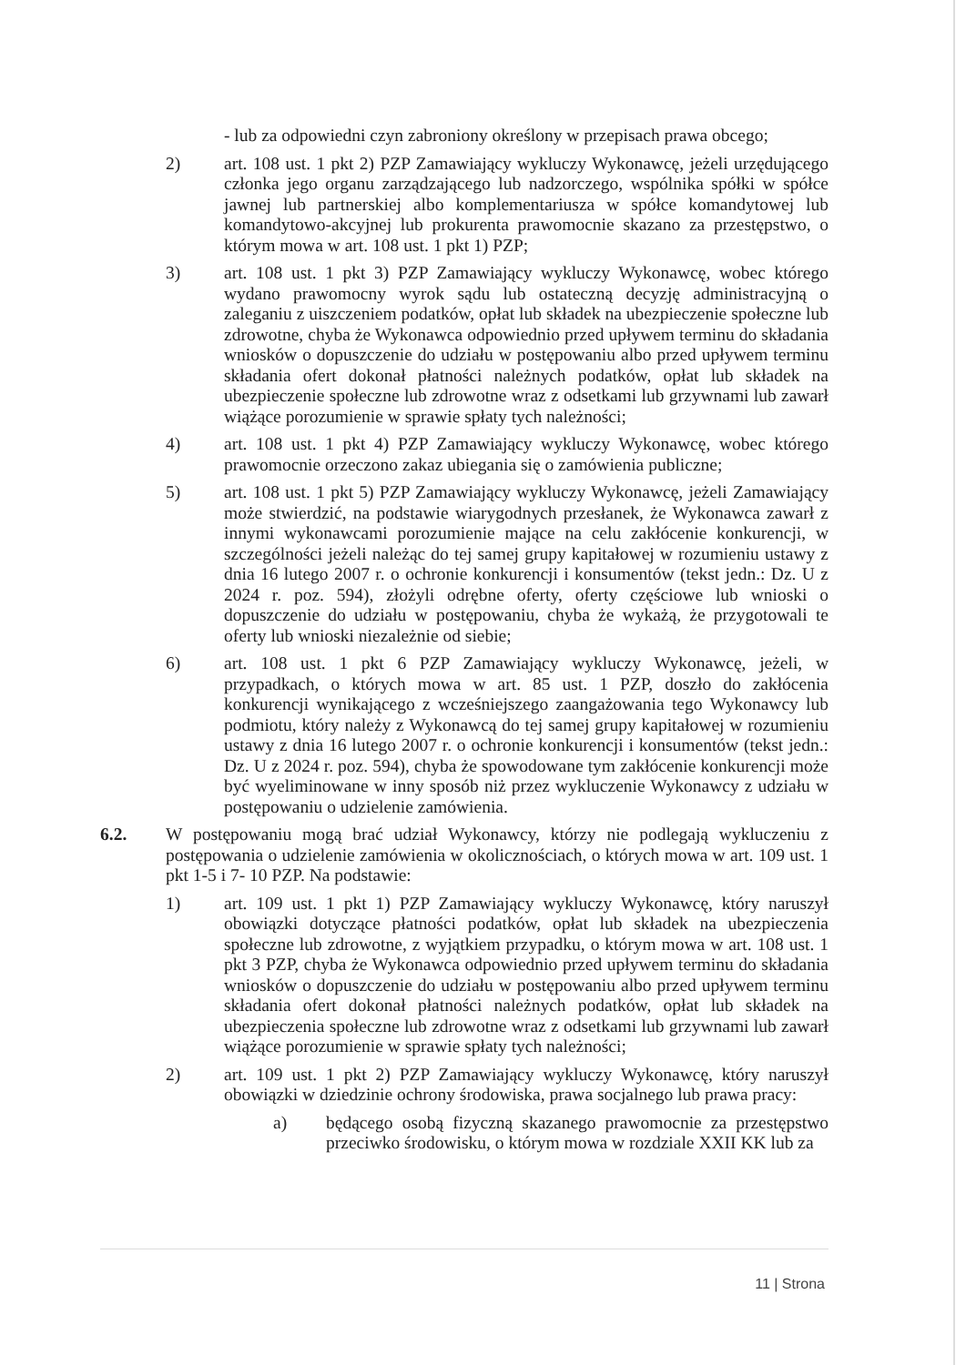- lub za odpowiedni czyn zabroniony określony w przepisach prawa obcego;
2) art. 108 ust. 1 pkt 2) PZP Zamawiający wykluczy Wykonawcę, jeżeli urzędującego członka jego organu zarządzającego lub nadzorczego, wspólnika spółki w spółce jawnej lub partnerskiej albo komplementariusza w spółce komandytowej lub komandytowo-akcyjnej lub prokurenta prawomocnie skazano za przestępstwo, o którym mowa w art. 108 ust. 1 pkt 1) PZP;
3) art. 108 ust. 1 pkt 3) PZP Zamawiający wykluczy Wykonawcę, wobec którego wydano prawomocny wyrok sądu lub ostateczną decyzję administracyjną o zaleganiu z uiszczeniem podatków, opłat lub składek na ubezpieczenie społeczne lub zdrowotne, chyba że Wykonawca odpowiednio przed upływem terminu do składania wniosków o dopuszczenie do udziału w postępowaniu albo przed upływem terminu składania ofert dokonał płatności należnych podatków, opłat lub składek na ubezpieczenie społeczne lub zdrowotne wraz z odsetkami lub grzywnami lub zawarł wiążące porozumienie w sprawie spłaty tych należności;
4) art. 108 ust. 1 pkt 4) PZP Zamawiający wykluczy Wykonawcę, wobec którego prawomocnie orzeczono zakaz ubiegania się o zamówienia publiczne;
5) art. 108 ust. 1 pkt 5) PZP Zamawiający wykluczy Wykonawcę, jeżeli Zamawiający może stwierdzić, na podstawie wiarygodnych przesłanek, że Wykonawca zawarł z innymi wykonawcami porozumienie mające na celu zakłócenie konkurencji, w szczególności jeżeli należąc do tej samej grupy kapitałowej w rozumieniu ustawy z dnia 16 lutego 2007 r. o ochronie konkurencji i konsumentów (tekst jedn.: Dz. U z 2024 r. poz. 594), złożyli odrębne oferty, oferty częściowe lub wnioski o dopuszczenie do udziału w postępowaniu, chyba że wykażą, że przygotowali te oferty lub wnioski niezależnie od siebie;
6) art. 108 ust. 1 pkt 6 PZP Zamawiający wykluczy Wykonawcę, jeżeli, w przypadkach, o których mowa w art. 85 ust. 1 PZP, doszło do zakłócenia konkurencji wynikającego z wcześniejszego zaangażowania tego Wykonawcy lub podmiotu, który należy z Wykonawcą do tej samej grupy kapitałowej w rozumieniu ustawy z dnia 16 lutego 2007 r. o ochronie konkurencji i konsumentów (tekst jedn.: Dz. U z 2024 r. poz. 594), chyba że spowodowane tym zakłócenie konkurencji może być wyeliminowane w inny sposób niż przez wykluczenie Wykonawcy z udziału w postępowaniu o udzielenie zamówienia.
6.2. W postępowaniu mogą brać udział Wykonawcy, którzy nie podlegają wykluczeniu z postępowania o udzielenie zamówienia w okolicznościach, o których mowa w art. 109 ust. 1 pkt 1-5 i 7- 10 PZP. Na podstawie:
1) art. 109 ust. 1 pkt 1) PZP Zamawiający wykluczy Wykonawcę, który naruszył obowiązki dotyczące płatności podatków, opłat lub składek na ubezpieczenia społeczne lub zdrowotne, z wyjątkiem przypadku, o którym mowa w art. 108 ust. 1 pkt 3 PZP, chyba że Wykonawca odpowiednio przed upływem terminu do składania wniosków o dopuszczenie do udziału w postępowaniu albo przed upływem terminu składania ofert dokonał płatności należnych podatków, opłat lub składek na ubezpieczenia społeczne lub zdrowotne wraz z odsetkami lub grzywnami lub zawarł wiążące porozumienie w sprawie spłaty tych należności;
2) art. 109 ust. 1 pkt 2) PZP Zamawiający wykluczy Wykonawcę, który naruszył obowiązki w dziedzinie ochrony środowiska, prawa socjalnego lub prawa pracy:
a) będącego osobą fizyczną skazanego prawomocnie za przestępstwo przeciwko środowisku, o którym mowa w rozdziale XXII KK lub za
11 | Strona